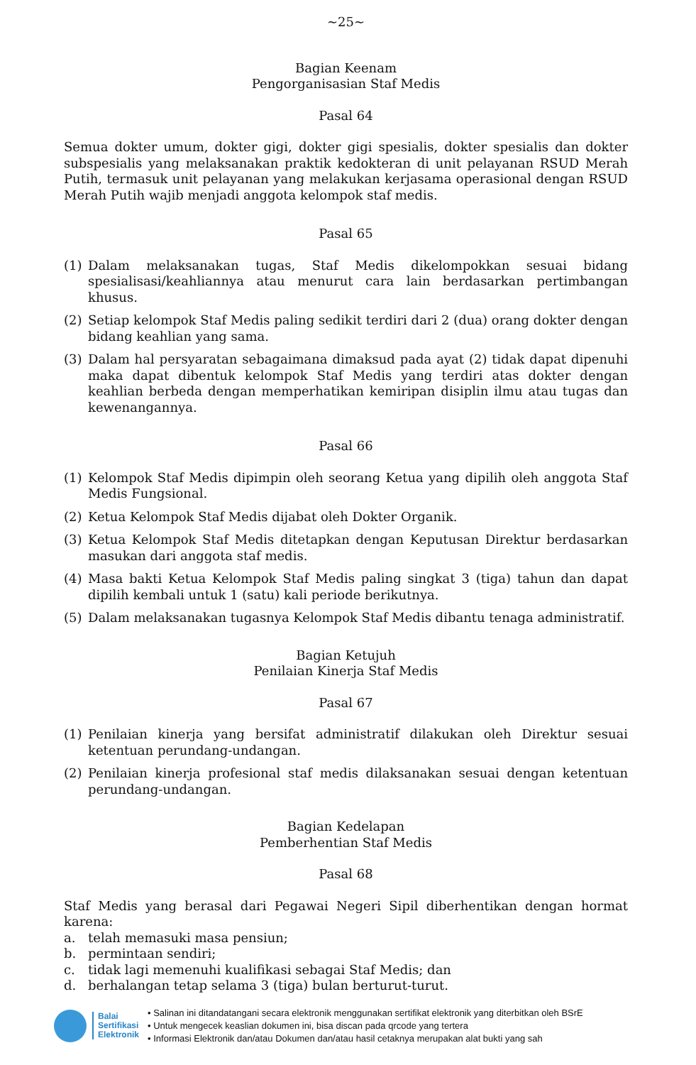~25~
Bagian Keenam
Pengorganisasian Staf Medis
Pasal 64
Semua dokter umum, dokter gigi, dokter gigi spesialis, dokter spesialis dan dokter subspesialis yang melaksanakan praktik kedokteran di unit pelayanan RSUD Merah Putih, termasuk unit pelayanan yang melakukan kerjasama operasional dengan RSUD Merah Putih wajib menjadi anggota kelompok staf medis.
Pasal 65
(1) Dalam melaksanakan tugas, Staf Medis dikelompokkan sesuai bidang spesialisasi/keahliannya atau menurut cara lain berdasarkan pertimbangan khusus.
(2) Setiap kelompok Staf Medis paling sedikit terdiri dari 2 (dua) orang dokter dengan bidang keahlian yang sama.
(3) Dalam hal persyaratan sebagaimana dimaksud pada ayat (2) tidak dapat dipenuhi maka dapat dibentuk kelompok Staf Medis yang terdiri atas dokter dengan keahlian berbeda dengan memperhatikan kemiripan disiplin ilmu atau tugas dan kewenangannya.
Pasal 66
(1) Kelompok Staf Medis dipimpin oleh seorang Ketua yang dipilih oleh anggota Staf Medis Fungsional.
(2) Ketua Kelompok Staf Medis dijabat oleh Dokter Organik.
(3) Ketua Kelompok Staf Medis ditetapkan dengan Keputusan Direktur berdasarkan masukan dari anggota staf medis.
(4) Masa bakti Ketua Kelompok Staf Medis paling singkat 3 (tiga) tahun dan dapat dipilih kembali untuk 1 (satu) kali periode berikutnya.
(5) Dalam melaksanakan tugasnya Kelompok Staf Medis dibantu tenaga administratif.
Bagian Ketujuh
Penilaian Kinerja Staf Medis
Pasal 67
(1) Penilaian kinerja yang bersifat administratif dilakukan oleh Direktur sesuai ketentuan perundang-undangan.
(2) Penilaian kinerja profesional staf medis dilaksanakan sesuai dengan ketentuan perundang-undangan.
Bagian Kedelapan
Pemberhentian Staf Medis
Pasal 68
Staf Medis yang berasal dari Pegawai Negeri Sipil diberhentikan dengan hormat karena:
a. telah memasuki masa pensiun;
b. permintaan sendiri;
c. tidak lagi memenuhi kualifikasi sebagai Staf Medis; dan
d. berhalangan tetap selama 3 (tiga) bulan berturut-turut.
Balai
Sertifikasi
Elektronik
• Salinan ini ditandatangani secara elektronik menggunakan sertifikat elektronik yang diterbitkan oleh BSrE
• Untuk mengecek keaslian dokumen ini, bisa discan pada qrcode yang tertera
• Informasi Elektronik dan/atau Dokumen dan/atau hasil cetaknya merupakan alat bukti yang sah